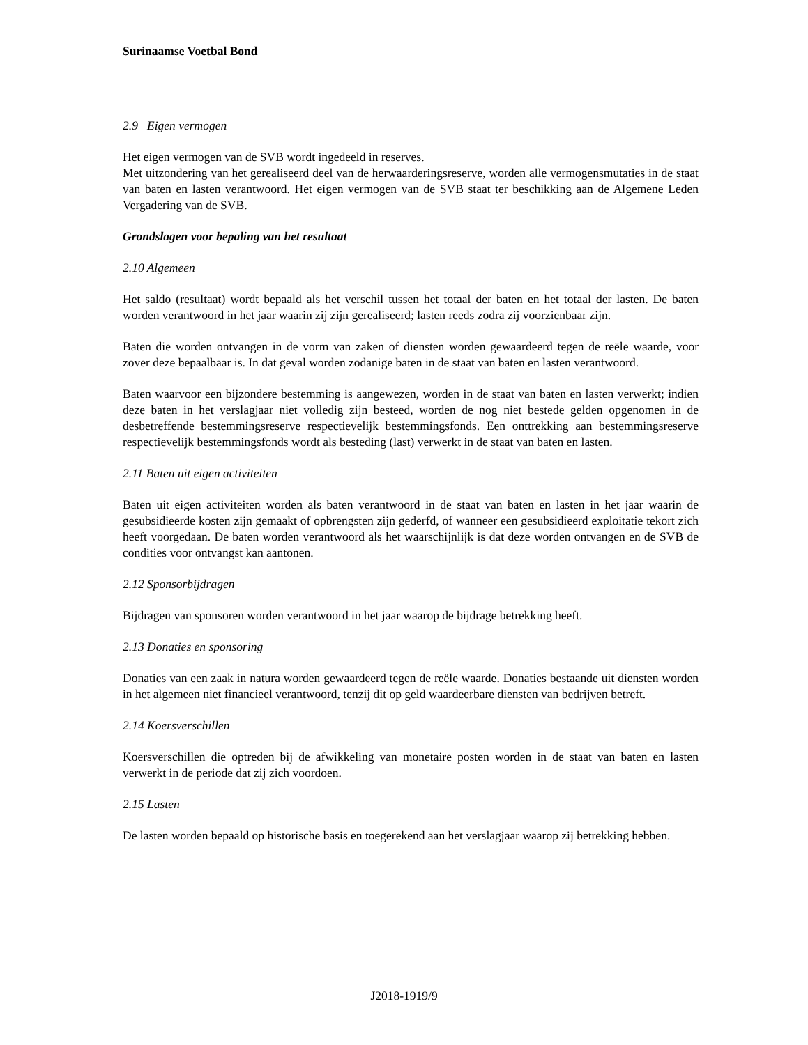Surinaamse Voetbal Bond
2.9 Eigen vermogen
Het eigen vermogen van de SVB wordt ingedeeld in reserves.
Met uitzondering van het gerealiseerd deel van de herwaarderingsreserve, worden alle vermogensmutaties in de staat van baten en lasten verantwoord. Het eigen vermogen van de SVB staat ter beschikking aan de Algemene Leden Vergadering van de SVB.
Grondslagen voor bepaling van het resultaat
2.10 Algemeen
Het saldo (resultaat) wordt bepaald als het verschil tussen het totaal der baten en het totaal der lasten. De baten worden verantwoord in het jaar waarin zij zijn gerealiseerd; lasten reeds zodra zij voorzienbaar zijn.
Baten die worden ontvangen in de vorm van zaken of diensten worden gewaardeerd tegen de reële waarde, voor zover deze bepaalbaar is. In dat geval worden zodanige baten in de staat van baten en lasten verantwoord.
Baten waarvoor een bijzondere bestemming is aangewezen, worden in de staat van baten en lasten verwerkt; indien deze baten in het verslagjaar niet volledig zijn besteed, worden de nog niet bestede gelden opgenomen in de desbetreffende bestemmingsreserve respectievelijk bestemmingsfonds. Een onttrekking aan bestemmingsreserve respectievelijk bestemmingsfonds wordt als besteding (last) verwerkt in de staat van baten en lasten.
2.11 Baten uit eigen activiteiten
Baten uit eigen activiteiten worden als baten verantwoord in de staat van baten en lasten in het jaar waarin de gesubsidieerde kosten zijn gemaakt of opbrengsten zijn gederfd, of wanneer een gesubsidieerd exploitatie tekort zich heeft voorgedaan. De baten worden verantwoord als het waarschijnlijk is dat deze worden ontvangen en de SVB de condities voor ontvangst kan aantonen.
2.12 Sponsorbijdragen
Bijdragen van sponsoren worden verantwoord in het jaar waarop de bijdrage betrekking heeft.
2.13 Donaties en sponsoring
Donaties van een zaak in natura worden gewaardeerd tegen de reële waarde. Donaties bestaande uit diensten worden in het algemeen niet financieel verantwoord, tenzij dit op geld waardeerbare diensten van bedrijven betreft.
2.14 Koersverschillen
Koersverschillen die optreden bij de afwikkeling van monetaire posten worden in de staat van baten en lasten verwerkt in de periode dat zij zich voordoen.
2.15 Lasten
De lasten worden bepaald op historische basis en toegerekend aan het verslagjaar waarop zij betrekking hebben.
J2018-1919/9